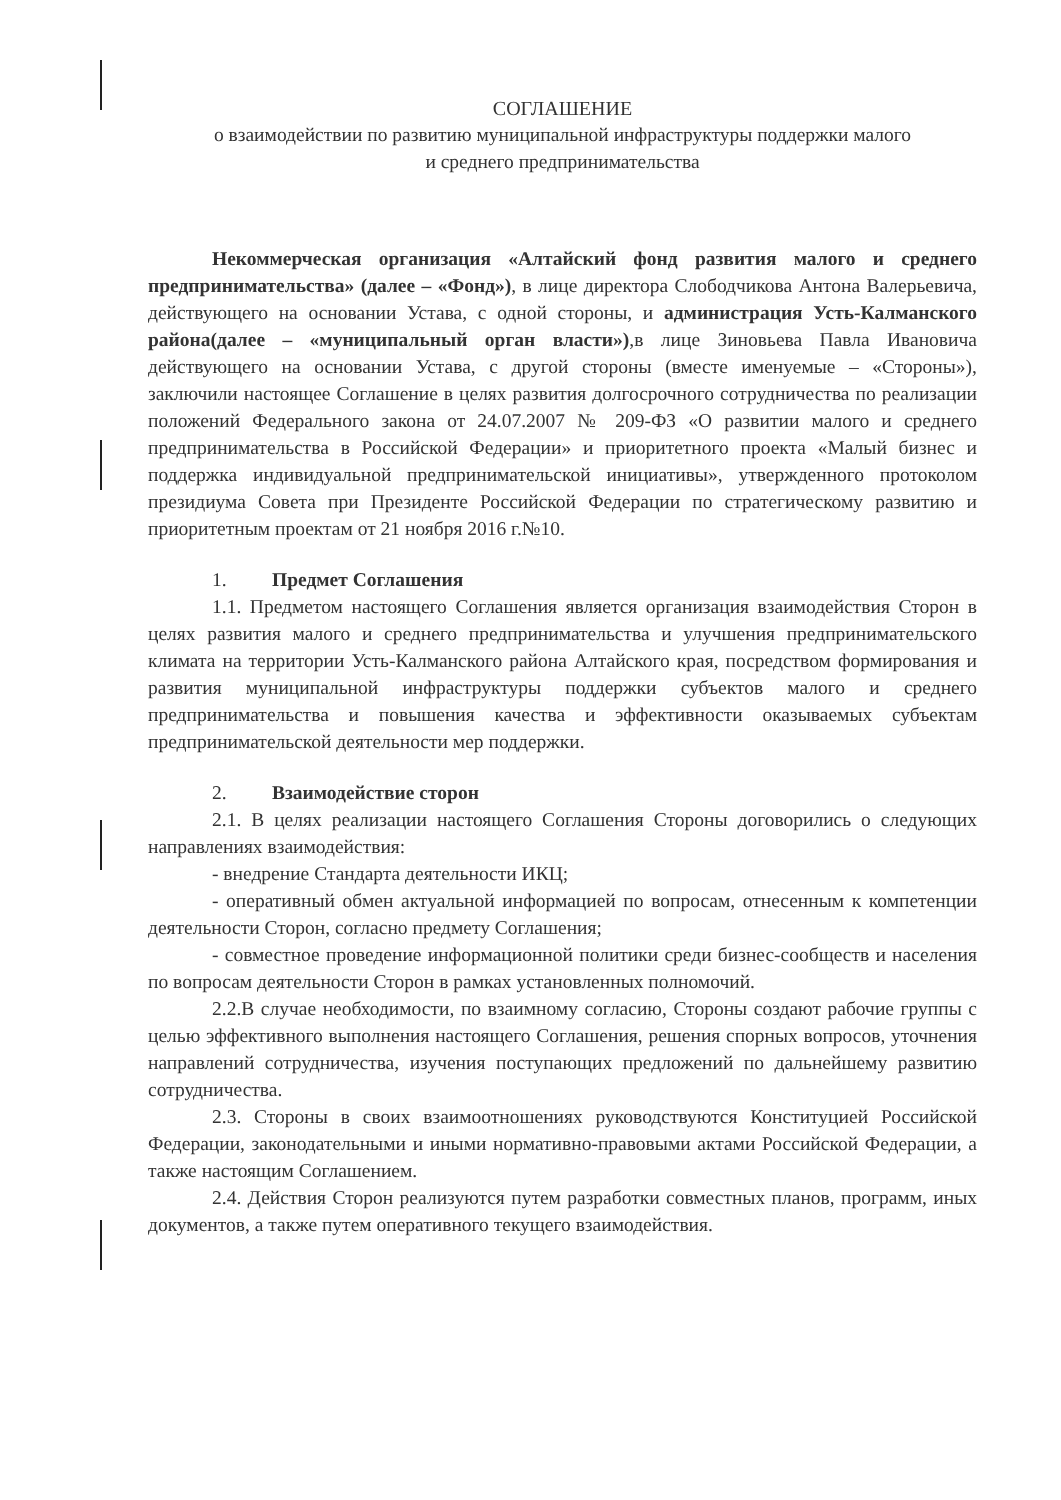СОГЛАШЕНИЕ
о взаимодействии по развитию муниципальной инфраструктуры поддержки малого
и среднего предпринимательства
Некоммерческая организация «Алтайский фонд развития малого и среднего предпринимательства» (далее – «Фонд»), в лице директора Слободчикова Антона Валерьевича, действующего на основании Устава, с одной стороны, и администрация Усть-Калманского района(далее – «муниципальный орган власти»),в лице Зиновьева Павла Ивановича действующего на основании Устава, с другой стороны (вместе именуемые – «Стороны»), заключили настоящее Соглашение в целях развития долгосрочного сотрудничества по реализации положений Федерального закона от 24.07.2007 № 209-ФЗ «О развитии малого и среднего предпринимательства в Российской Федерации» и приоритетного проекта «Малый бизнес и поддержка индивидуальной предпринимательской инициативы», утвержденного протоколом президиума Совета при Президенте Российской Федерации по стратегическому развитию и приоритетным проектам от 21 ноября 2016 г.№10.
1. Предмет Соглашения
1.1. Предметом настоящего Соглашения является организация взаимодействия Сторон в целях развития малого и среднего предпринимательства и улучшения предпринимательского климата на территории Усть-Калманского района Алтайского края, посредством формирования и развития муниципальной инфраструктуры поддержки субъектов малого и среднего предпринимательства и повышения качества и эффективности оказываемых субъектам предпринимательской деятельности мер поддержки.
2. Взаимодействие сторон
2.1. В целях реализации настоящего Соглашения Стороны договорились о следующих направлениях взаимодействия:
- внедрение Стандарта деятельности ИКЦ;
- оперативный обмен актуальной информацией по вопросам, отнесенным к компетенции деятельности Сторон, согласно предмету Соглашения;
- совместное проведение информационной политики среди бизнес-сообществ и населения по вопросам деятельности Сторон в рамках установленных полномочий.
2.2.В случае необходимости, по взаимному согласию, Стороны создают рабочие группы с целью эффективного выполнения настоящего Соглашения, решения спорных вопросов, уточнения направлений сотрудничества, изучения поступающих предложений по дальнейшему развитию сотрудничества.
2.3. Стороны в своих взаимоотношениях руководствуются Конституцией Российской Федерации, законодательными и иными нормативно-правовыми актами Российской Федерации, а также настоящим Соглашением.
2.4. Действия Сторон реализуются путем разработки совместных планов, программ, иных документов, а также путем оперативного текущего взаимодействия.